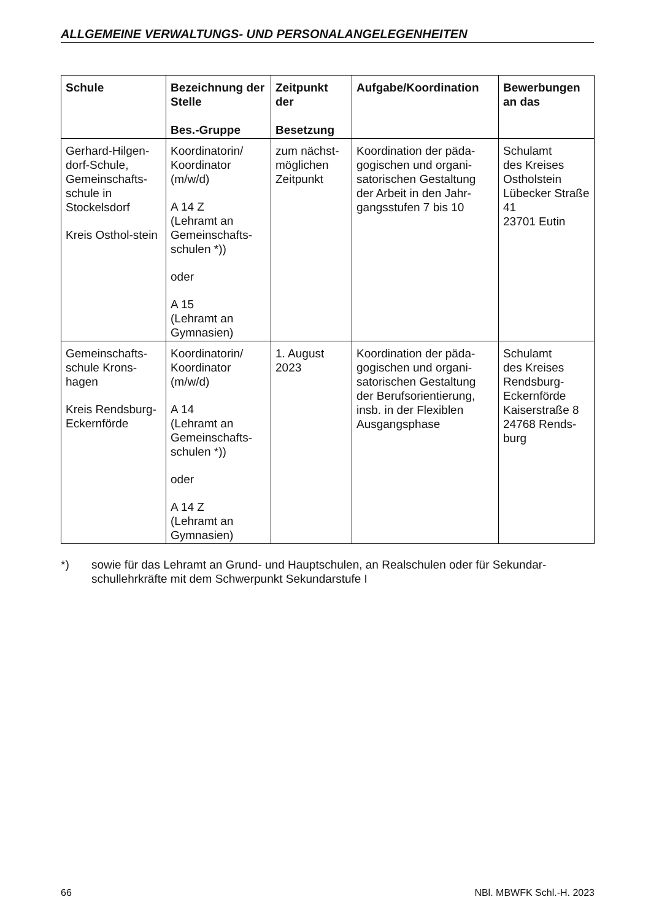ALLGEMEINE VERWALTUNGS- UND PERSONALANGELEGENHEITEN
| Schule | Bezeichnung der Stelle Bes.-Gruppe | Zeitpunkt der Besetzung | Aufgabe/Koordination | Bewerbungen an das |
| --- | --- | --- | --- | --- |
| Gerhard-Hilgen-dorf-Schule, Gemeinschafts-schule in Stockelsdorf Kreis Osthol-stein | Koordinatorin/ Koordinator (m/w/d) A 14 Z (Lehramt an Gemeinschafts-schulen *)) oder A 15 (Lehramt an Gymnasien) | zum nächst-möglichen Zeitpunkt | Koordination der päda-gogischen und organi-satorischen Gestaltung der Arbeit in den Jahr-gangsstufen 7 bis 10 | Schulamt des Kreises Ostholstein Lübecker Straße 41 23701 Eutin |
| Gemeinschafts-schule Krons-hagen Kreis Rendsburg-Eckernförde | Koordinatorin/ Koordinator (m/w/d) A 14 (Lehramt an Gemeinschafts-schulen *)) oder A 14 Z (Lehramt an Gymnasien) | 1. August 2023 | Koordination der päda-gogischen und organi-satorischen Gestaltung der Berufsorientierung, insb. in der Flexiblen Ausgangsphase | Schulamt des Kreises Rendsburg-Eckernförde Kaiserstraße 8 24768 Rends-burg |
*) sowie für das Lehramt an Grund- und Hauptschulen, an Realschulen oder für Sekundar-schullehrkräfte mit dem Schwerpunkt Sekundarstufe I
66 NBl. MBWFK Schl.-H. 2023